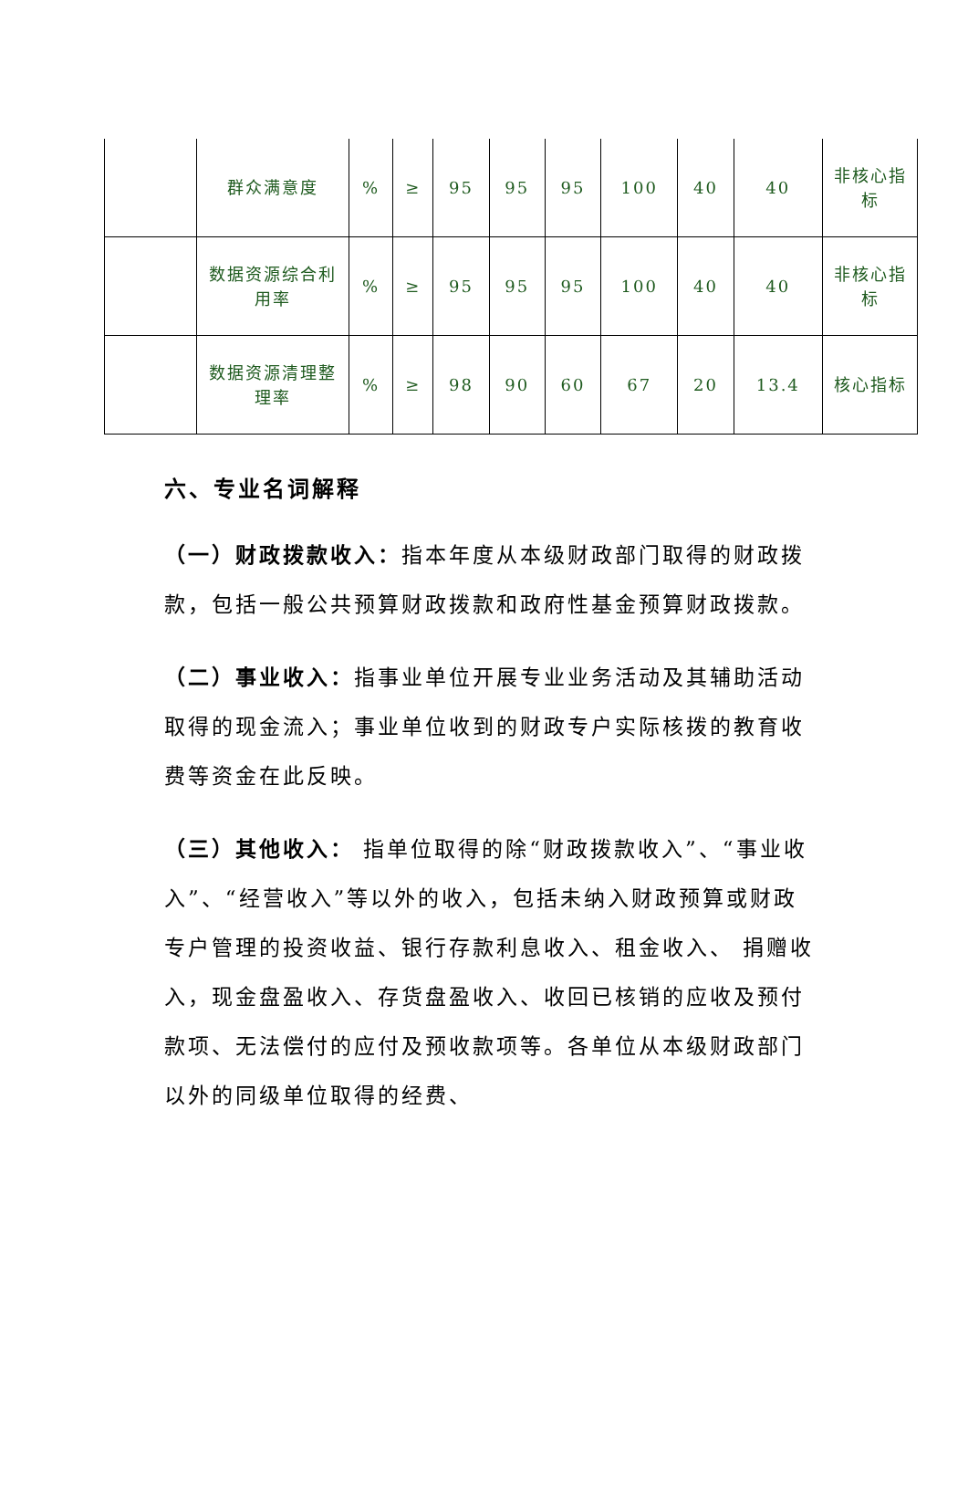| | 群众满意度 | % | ≥ | 95 | 95 | 95 | 100 | 40 | 40 | 非核心指标 |
| | 数据资源综合利用率 | % | ≥ | 95 | 95 | 95 | 100 | 40 | 40 | 非核心指标 |
| | 数据资源清理整理率 | % | ≥ | 98 | 90 | 60 | 67 | 20 | 13.4 | 核心指标 |
六、专业名词解释
（一）财政拨款收入：指本年度从本级财政部门取得的财政拨款，包括一般公共预算财政拨款和政府性基金预算财政拨款。
（二）事业收入：指事业单位开展专业业务活动及其辅助活动取得的现金流入；事业单位收到的财政专户实际核拨的教育收费等资金在此反映。
（三）其他收入： 指单位取得的除“财政拨款收入”、“事业收入”、“经营收入”等以外的收入，包括未纳入财政预算或财政专户管理的投资收益、银行存款利息收入、租金收入、 捐赠收入，现金盘盈收入、存货盘盈收入、收回已核销的应收及预付款项、无法偿付的应付及预收款项等。各单位从本级财政部门以外的同级单位取得的经费、